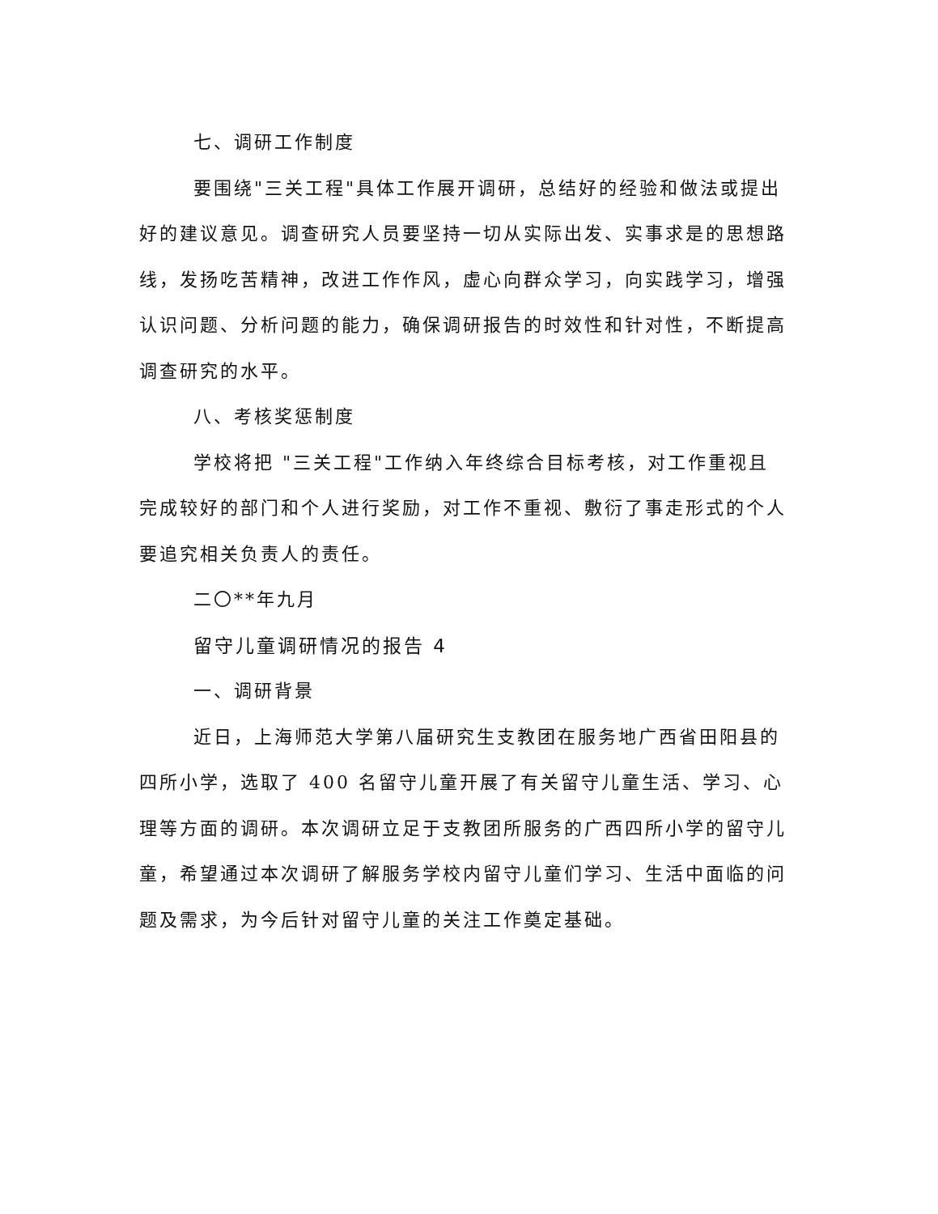七、调研工作制度
要围绕"三关工程"具体工作展开调研，总结好的经验和做法或提出好的建议意见。调查研究人员要坚持一切从实际出发、实事求是的思想路线，发扬吃苦精神，改进工作作风，虚心向群众学习，向实践学习，增强认识问题、分析问题的能力，确保调研报告的时效性和针对性，不断提高调查研究的水平。
八、考核奖惩制度
学校将把 "三关工程"工作纳入年终综合目标考核，对工作重视且完成较好的部门和个人进行奖励，对工作不重视、敷衍了事走形式的个人要追究相关负责人的责任。
二〇**年九月
留守儿童调研情况的报告 4
一、调研背景
近日，上海师范大学第八届研究生支教团在服务地广西省田阳县的四所小学，选取了 400 名留守儿童开展了有关留守儿童生活、学习、心理等方面的调研。本次调研立足于支教团所服务的广西四所小学的留守儿童，希望通过本次调研了解服务学校内留守儿童们学习、生活中面临的问题及需求，为今后针对留守儿童的关注工作奠定基础。